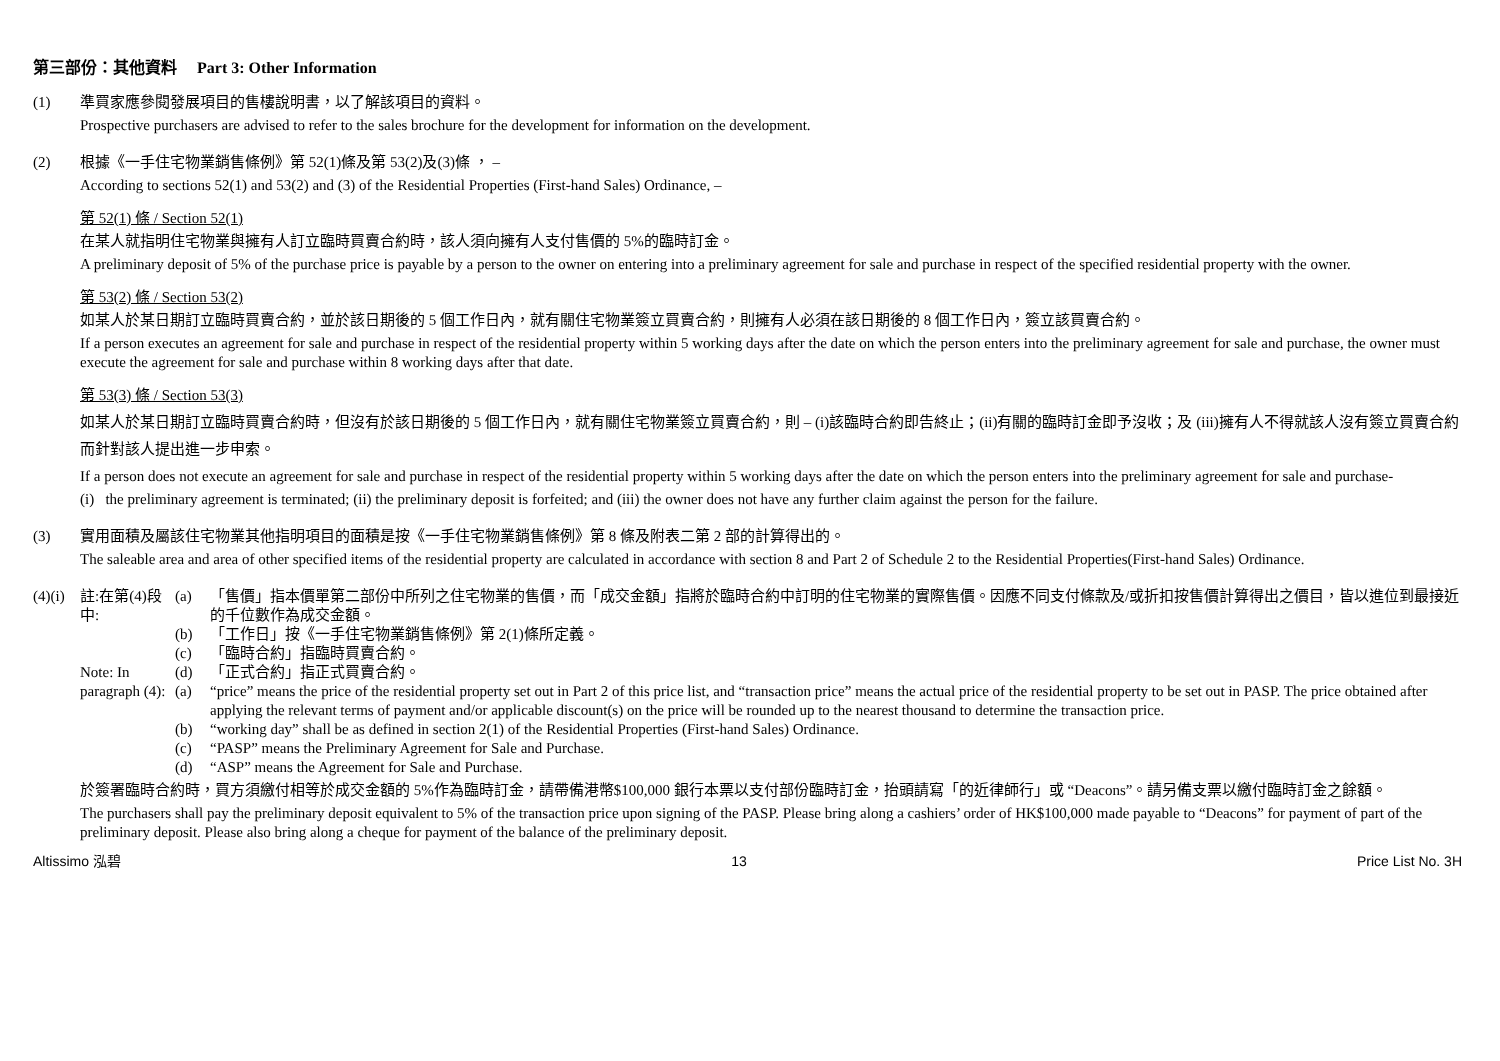第三部份：其他資料 Part 3: Other Information
(1) 準買家應參閱發展項目的售樓說明書，以了解該項目的資料。
Prospective purchasers are advised to refer to the sales brochure for the development for information on the development.
(2) 根據《一手住宅物業銷售條例》第 52(1)條及第 53(2)及(3)條 ， –
According to sections 52(1) and 53(2) and (3) of the Residential Properties (First-hand Sales) Ordinance, –
第 52(1) 條 / Section 52(1)
在某人就指明住宅物業與擁有人訂立臨時買賣合約時，該人須向擁有人支付售價的 5%的臨時訂金。
A preliminary deposit of 5% of the purchase price is payable by a person to the owner on entering into a preliminary agreement for sale and purchase in respect of the specified residential property with the owner.
第 53(2) 條 / Section 53(2)
如某人於某日期訂立臨時買賣合約，並於該日期後的 5 個工作日內，就有關住宅物業簽立買賣合約，則擁有人必須在該日期後的 8 個工作日內，簽立該買賣合約。
If a person executes an agreement for sale and purchase in respect of the residential property within 5 working days after the date on which the person enters into the preliminary agreement for sale and purchase, the owner must execute the agreement for sale and purchase within 8 working days after that date.
第 53(3) 條 / Section 53(3)
如某人於某日期訂立臨時買賣合約時，但沒有於該日期後的 5 個工作日內，就有關住宅物業簽立買賣合約，則 – (i)該臨時合約即告終止；(ii)有關的臨時訂金即予沒收；及 (iii)擁有人不得就該人沒有簽立買賣合約而針對該人提出進一步申索。
If a person does not execute an agreement for sale and purchase in respect of the residential property within 5 working days after the date on which the person enters into the preliminary agreement for sale and purchase-
(i) the preliminary agreement is terminated; (ii) the preliminary deposit is forfeited; and (iii) the owner does not have any further claim against the person for the failure.
(3) 實用面積及屬該住宅物業其他指明項目的面積是按《一手住宅物業銷售條例》第 8 條及附表二第 2 部的計算得出的。
The saleable area and area of other specified items of the residential property are calculated in accordance with section 8 and Part 2 of Schedule 2 to the Residential Properties(First-hand Sales) Ordinance.
(4)(i)
註:在第(4)段中:
Note: In paragraph (4):
(a) 「售價」指本價單第二部份中所列之住宅物業的售價，而「成交金額」指將於臨時合約中訂明的住宅物業的實際售價。因應不同支付條款及/或折扣按售價計算得出之價目，皆以進位到最接近的千位數作為成交金額。
(b) 「工作日」按《一手住宅物業銷售條例》第 2(1)條所定義。
(c) 「臨時合約」指臨時買賣合約。
(d) 「正式合約」指正式買賣合約。
(a) “price” means the price of the residential property set out in Part 2 of this price list, and “transaction price” means the actual price of the residential property to be set out in PASP. The price obtained after applying the relevant terms of payment and/or applicable discount(s) on the price will be rounded up to the nearest thousand to determine the transaction price.
(b) “working day” shall be as defined in section 2(1) of the Residential Properties (First-hand Sales) Ordinance.
(c) “PASP” means the Preliminary Agreement for Sale and Purchase.
(d) “ASP” means the Agreement for Sale and Purchase.
於簽署臨時合約時，買方須繳付相等於成交金額的 5%作為臨時訂金，請帶備港幣$100,000 銀行本票以支付部份臨時訂金，抬頭請寫「的近律師行」或 “Deacons”。請另備支票以繳付臨時訂金之餘額。
The purchasers shall pay the preliminary deposit equivalent to 5% of the transaction price upon signing of the PASP. Please bring along a cashiers’ order of HK$100,000 made payable to “Deacons” for payment of part of the preliminary deposit. Please also bring along a cheque for payment of the balance of the preliminary deposit.
Altissimo 泓碧 13 Price List No. 3H